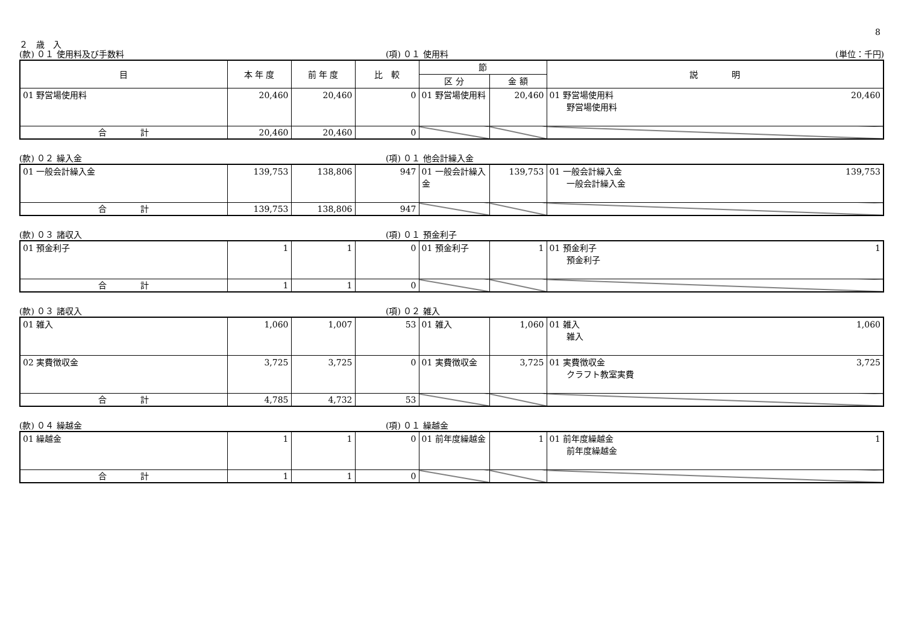8
２　歳　入
(款) ０１ 使用料及び手数料 (項) ０１ 使用料 (単位：千円)
| 目 | 本 年 度 | 前 年 度 | 比 較 | 節 | | 説 明 |
| --- | --- | --- | --- | --- | --- | --- |
| | | | | 区 分 | 金 額 | |
| 01 野営場使用料 | 20,460 | 20,460 | 0 | 01 野営場使用料 | 20,460 | 01 野営場使用料 20,460 野営場使用料 |
| 合 計 | 20,460 | 20,460 | 0 | | | |
(款) ０２ 繰入金 (項) ０１ 他会計繰入金
| 01 一般会計繰入金 | 139,753 | 138,806 | 947 | 01 一般会計繰入金 | 139,753 | 01 一般会計繰入金 139,753 一般会計繰入金 |
| 合 計 | 139,753 | 138,806 | 947 | | | |
(款) ０３ 諸収入 (項) ０１ 預金利子
| 01 預金利子 | 1 | 1 | 0 | 01 預金利子 | 1 | 01 預金利子 1 預金利子 |
| 合 計 | 1 | 1 | 0 | | | |
(款) ０３ 諸収入 (項) ０２ 雑入
| 01 雑入 | 1,060 | 1,007 | 53 | 01 雑入 | 1,060 | 01 雑入 1,060 雑入 |
| 02 実費徴収金 | 3,725 | 3,725 | 0 | 01 実費徴収金 | 3,725 | 01 実費徴収金 3,725 クラフト教室実費 |
| 合 計 | 4,785 | 4,732 | 53 | | | |
(款) ０４ 繰越金 (項) ０１ 繰越金
| 01 繰越金 | 1 | 1 | 0 | 01 前年度繰越金 | 1 | 01 前年度繰越金 1 前年度繰越金 |
| 合 計 | 1 | 1 | 0 | | | |